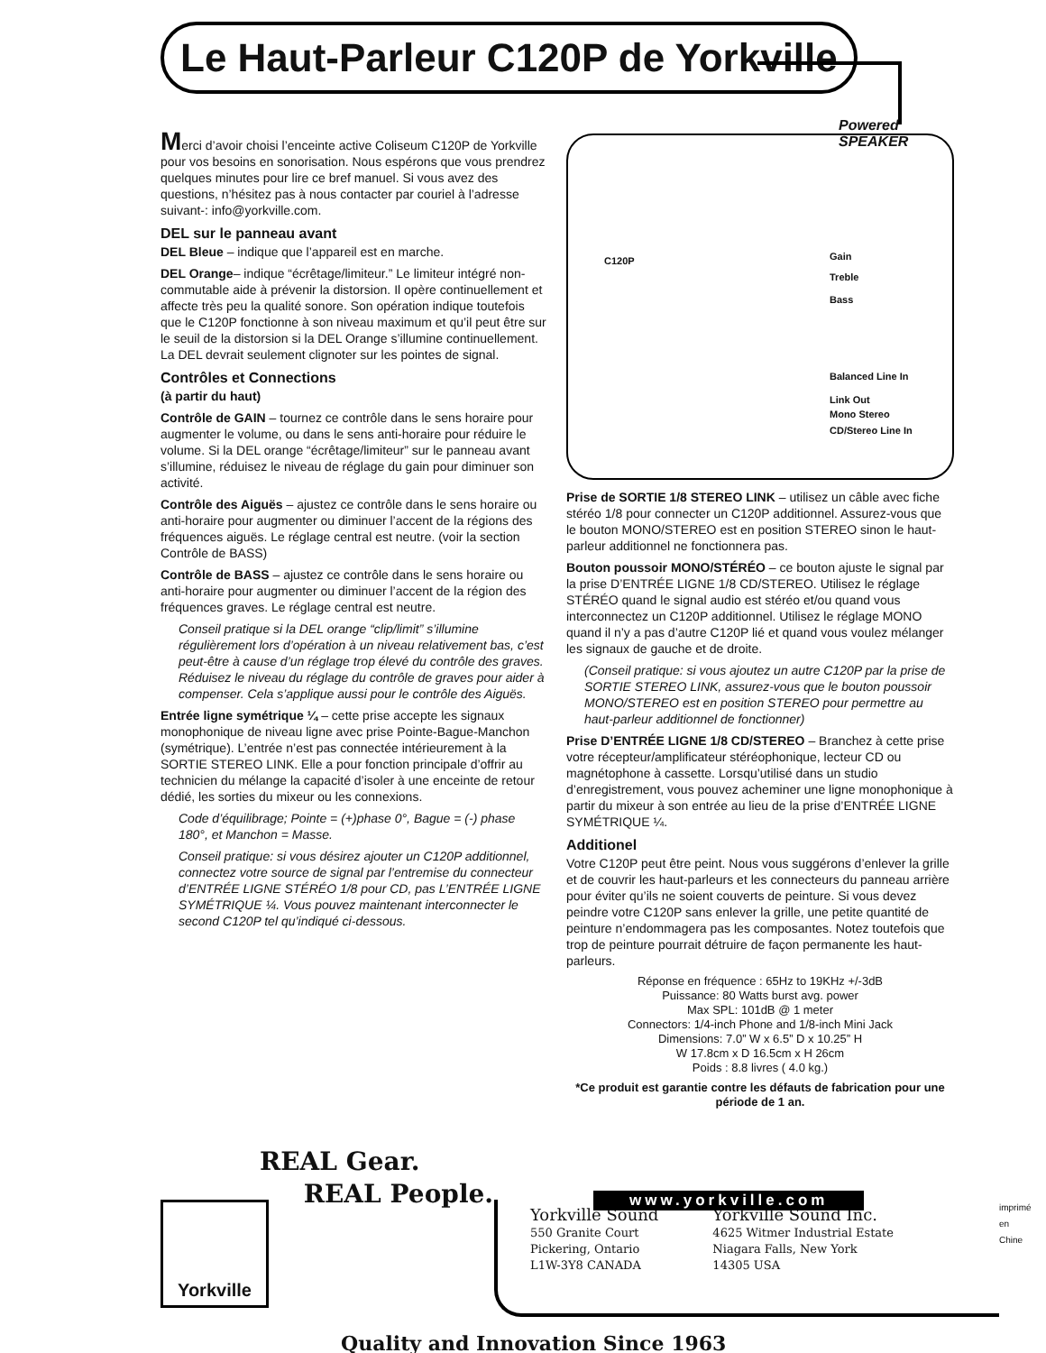Le Haut-Parleur C120P de Yorkville
Merci d’avoir choisi l’enceinte active Coliseum C120P de Yorkville pour vos besoins en sonorisation. Nous espérons que vous prendrez quelques minutes pour lire ce bref manuel. Si vous avez des questions, n’hésitez pas à nous contacter par couriel à l’adresse suivant-: info@yorkville.com.
DEL sur le panneau avant
DEL Bleue – indique que l’appareil est en marche.
DEL Orange– indique “écrêtage/limiteur.” Le limiteur intégré non-commutable aide à prévenir la distorsion. Il opère continuellement et affecte très peu la qualité sonore. Son opération indique toutefois que le C120P fonctionne à son niveau maximum et qu’il peut être sur le seuil de la distorsion si la DEL Orange s’illumine continuellement. La DEL devrait seulement clignoter sur les pointes de signal.
Contrôles et Connections
(à partir du haut)
Contrôle de GAIN – tournez ce contrôle dans le sens horaire pour augmenter le volume, ou dans le sens anti-horaire pour réduire le volume. Si la DEL orange “écrêtage/limiteur” sur le panneau avant s’illumine, réduisez le niveau de réglage du gain pour diminuer son activité.
Contrôle des Aiguës – ajustez ce contrôle dans le sens horaire ou anti-horaire pour augmenter ou diminuer l’accent de la régions des fréquences aiguës. Le réglage central est neutre. (voir la section Contrôle de BASS)
Contrôle de BASS – ajustez ce contrôle dans le sens horaire ou anti-horaire pour augmenter ou diminuer l’accent de la région des fréquences graves. Le réglage central est neutre.
Conseil pratique si la DEL orange “clip/limit” s’illumine régulièrement lors d’opération à un niveau relativement bas, c’est peut-être à cause d’un réglage trop élevé du contrôle des graves. Réduisez le niveau du réglage du contrôle de graves pour aider à compenser. Cela s’applique aussi pour le contrôle des Aiguës.
Entrée ligne symétrique ¼ – cette prise accepte les signaux monophonique de niveau ligne avec prise Pointe-Bague-Manchon (symétrique). L’entrée n’est pas connectée intérieurement à la SORTIE STEREO LINK. Elle a pour fonction principale d’offrir au technicien du mélange la capacité d’isoler à une enceinte de retour dédié, les sorties du mixeur ou les connexions.
Code d’équilibrage; Pointe = (+)phase 0°, Bague = (-) phase 180°, et Manchon = Masse.
Conseil pratique: si vous désirez ajouter un C120P additionnel, connectez votre source de signal par l’entremise du connecteur d’ENTRÉE LIGNE STÉRÉO 1/8 pour CD, pas L’ENTRÉE LIGNE SYMÉTRIQUE ¼. Vous pouvez maintenant interconnecter le second C120P tel qu’indiqué ci-dessous.
Powered SPEAKER
Gain
Treble
Bass
Balanced Line In
Link Out
Mono Stereo
CD/Stereo Line In
C120P
Prise de SORTIE 1/8 STEREO LINK – utilisez un câble avec fiche stéréo 1/8 pour connecter un C120P additionnel. Assurez-vous que le bouton MONO/STEREO est en position STEREO sinon le haut-parleur additionnel ne fonctionnera pas.
Bouton poussoir MONO/STÉRÉO – ce bouton ajuste le signal par la prise D’ENTRÉE LIGNE 1/8 CD/STEREO. Utilisez le réglage STÉRÉO quand le signal audio est stéréo et/ou quand vous interconnectez un C120P additionnel. Utilisez le réglage MONO quand il n’y a pas d’autre C120P lié et quand vous voulez mélanger les signaux de gauche et de droite.
(Conseil pratique: si vous ajoutez un autre C120P par la prise de SORTIE STEREO LINK, assurez-vous que le bouton poussoir MONO/STEREO est en position STEREO pour permettre au haut-parleur additionnel de fonctionner)
Prise D’ENTRÉE LIGNE 1/8 CD/STEREO – Branchez à cette prise votre récepteur/amplificateur stéréophonique, lecteur CD ou magnétophone à cassette. Lorsqu’utilisé dans un studio d’enregistrement, vous pouvez acheminer une ligne monophonique à partir du mixeur à son entrée au lieu de la prise d’ENTRÉE LIGNE SYMÉTRIQUE ¼.
Additionel
Votre C120P peut être peint. Nous vous suggérons d’enlever la grille et de couvrir les haut-parleurs et les connecteurs du panneau arrière pour éviter qu’ils ne soient couverts de peinture. Si vous devez peindre votre C120P sans enlever la grille, une petite quantité de peinture n’endommagera pas les composantes. Notez toutefois que trop de peinture pourrait détruire de façon permanente les haut-parleurs.
Réponse en fréquence : 65Hz to 19KHz +/-3dB
Puissance: 80 Watts burst avg. power
Max SPL: 101dB @ 1 meter
Connectors: 1/4-inch Phone and 1/8-inch Mini Jack
Dimensions: 7.0” W x 6.5” D x 10.25” H
W 17.8cm x D 16.5cm x H 26cm
Poids : 8.8 livres ( 4.0 kg.)
*Ce produit est garantie contre les défauts de fabrication pour une période de 1 an.
REAL Gear.
REAL People.
Yorkville
Yorkville Sound
550 Granite Court
Pickering, Ontario
L1W-3Y8 CANADA
Yorkville Sound Inc.
4625 Witmer Industrial Estate
Niagara Falls, New York
14305 USA
www.yorkville.com imprimé en Chine
Quality and Innovation Since 1963